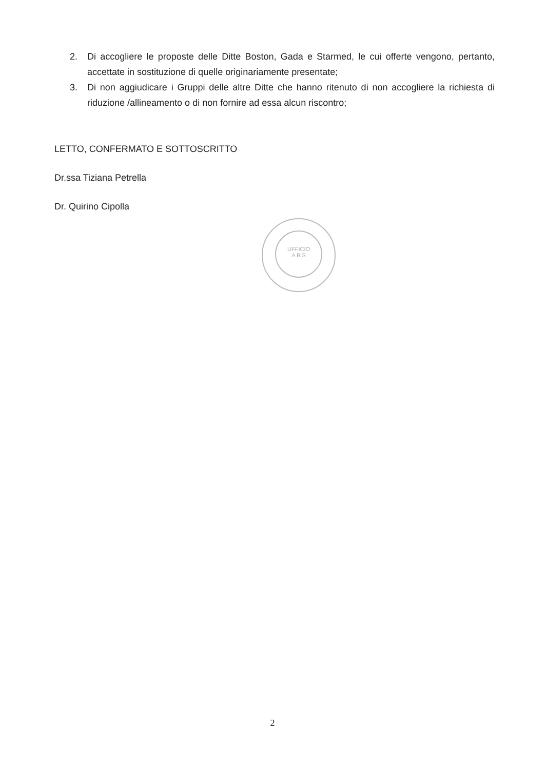2. Di accogliere le proposte delle Ditte Boston, Gada e Starmed, le cui offerte vengono, pertanto, accettate in sostituzione di quelle originariamente presentate;
3. Di non aggiudicare i Gruppi delle altre Ditte che hanno ritenuto di non accogliere la richiesta di riduzione /allineamento o di non fornire ad essa alcun riscontro;
LETTO, CONFERMATO E SOTTOSCRITTO
Dr.ssa Tiziana Petrella
Dr. Quirino Cipolla
UFFICIO
A B S
2